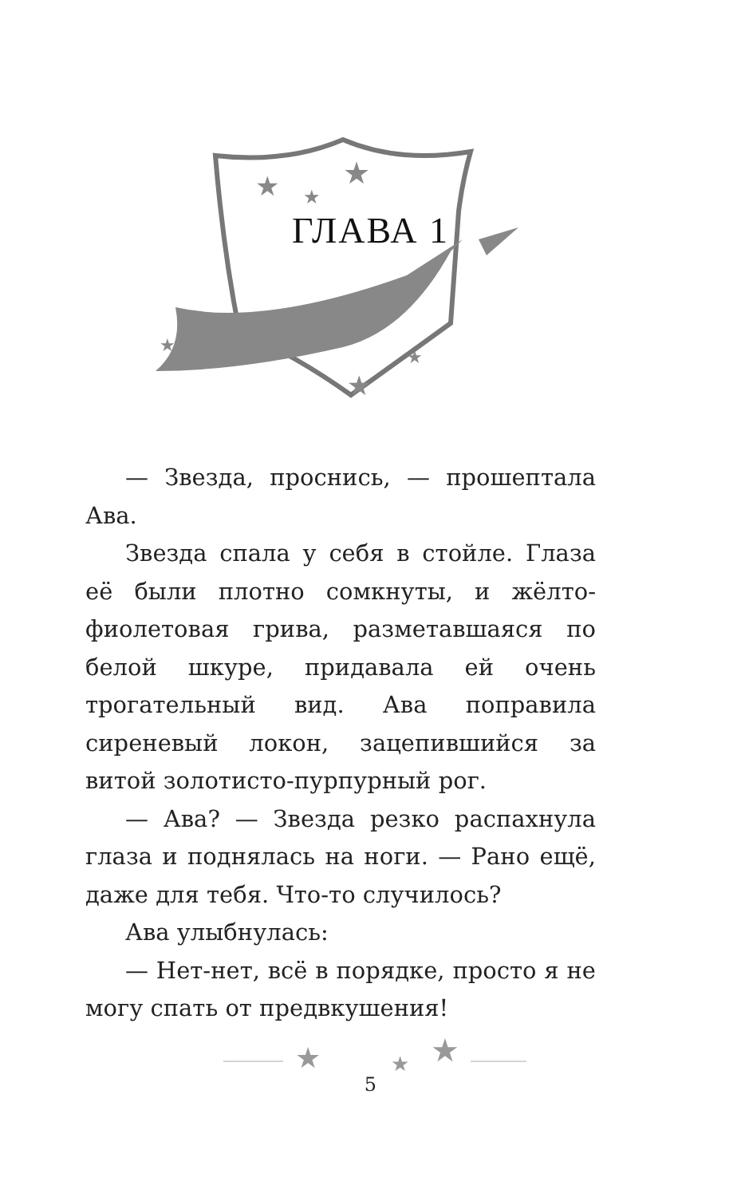★
★
★
★
★
★
ГЛАВА 1
— Звезда, проснись, — прошептала Ава.
Звезда спала у себя в стойле. Глаза её были плотно сомкнуты, и жёлто-фиолетовая грива, разметавшаяся по белой шкуре, придавала ей очень трогательный вид. Ава поправила сиреневый локон, зацепившийся за витой золотисто-пурпурный рог.
— Ава? — Звезда резко распахнула глаза и поднялась на ноги. — Рано ещё, даже для тебя. Что-то случилось?
Ава улыбнулась:
— Нет-нет, всё в порядке, просто я не могу спать от предвкушения!
★
★
★
5